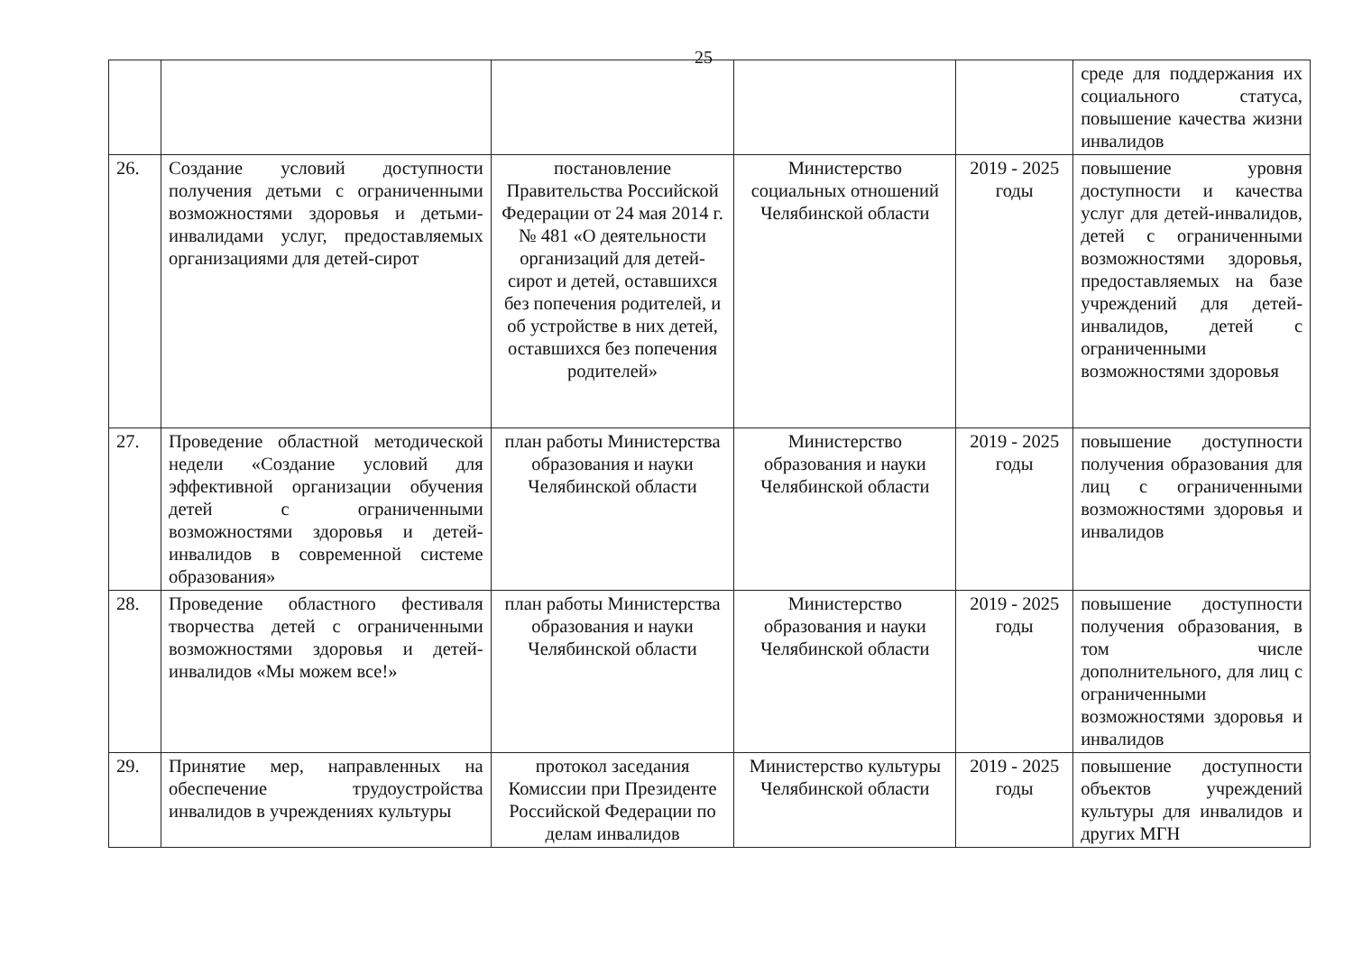25
| | | | | | среде для поддержания их социального статуса, повышение качества жизни инвалидов |
| 26. | Создание условий доступности получения детьми с ограниченными возможностями здоровья и детьми-инвалидами услуг, предоставляемых организациями для детей-сирот | постановление Правительства Российской Федерации от 24 мая 2014 г. № 481 «О деятельности организаций для детей-сирот и детей, оставшихся без попечения родителей, и об устройстве в них детей, оставшихся без попечения родителей» | Министерство социальных отношений Челябинской области | 2019 - 2025 годы | повышение уровня доступности и качества услуг для детей-инвалидов, детей с ограниченными возможностями здоровья, предоставляемых на базе учреждений для детей-инвалидов, детей с ограниченными возможностями здоровья |
| 27. | Проведение областной методической недели «Создание условий для эффективной организации обучения детей с ограниченными возможностями здоровья и детей-инвалидов в современной системе образования» | план работы Министерства образования и науки Челябинской области | Министерство образования и науки Челябинской области | 2019 - 2025 годы | повышение доступности получения образования для лиц с ограниченными возможностями здоровья и инвалидов |
| 28. | Проведение областного фестиваля творчества детей с ограниченными возможностями здоровья и детей-инвалидов «Мы можем все!» | план работы Министерства образования и науки Челябинской области | Министерство образования и науки Челябинской области | 2019 - 2025 годы | повышение доступности получения образования, в том числе дополнительного, для лиц с ограниченными возможностями здоровья и инвалидов |
| 29. | Принятие мер, направленных на обеспечение трудоустройства инвалидов в учреждениях культуры | протокол заседания Комиссии при Президенте Российской Федерации по делам инвалидов | Министерство культуры Челябинской области | 2019 - 2025 годы | повышение доступности объектов учреждений культуры для инвалидов и других МГН |